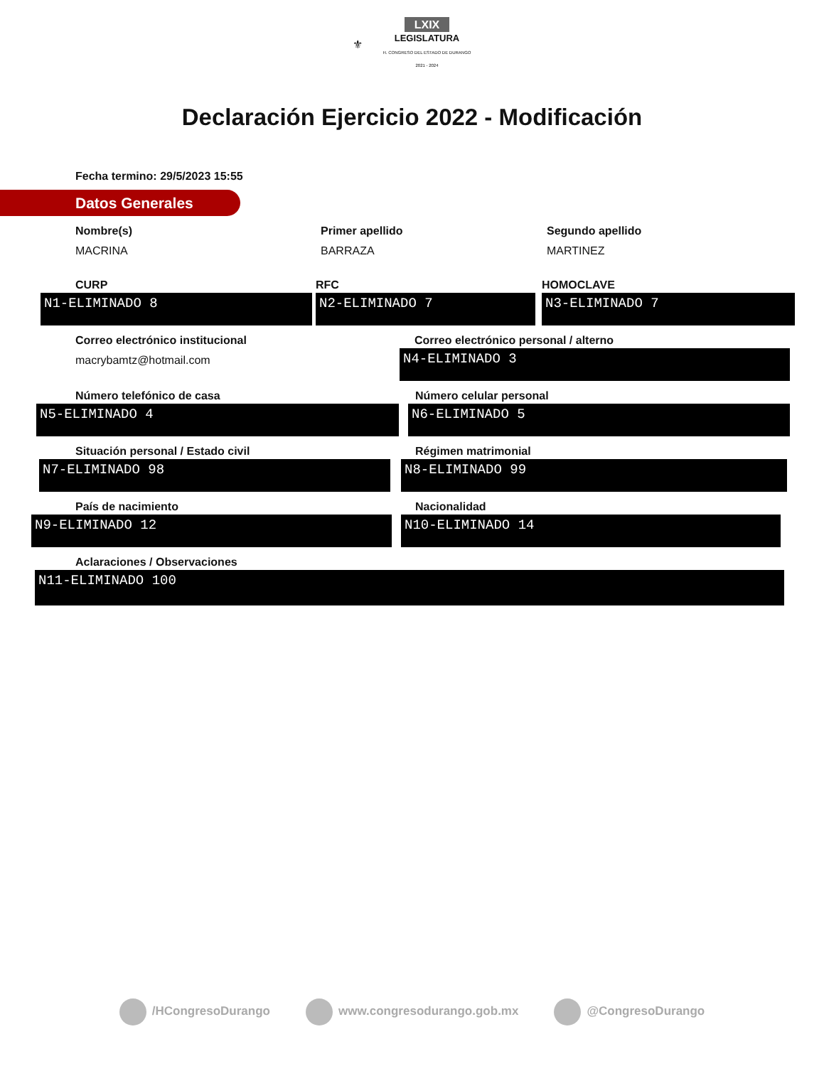⚜ LXIX
LEGISLATURA
H. CONGRESO DEL ESTADO DE DURANGO
2021 - 2024
Declaración Ejercicio 2022 - Modificación
Fecha termino: 29/5/2023 15:55
Datos Generales
Nombre(s)
MACRINA
Primer apellido
BARRAZA
Segundo apellido
MARTINEZ
CURP
N1-ELIMINADO 8
RFC
N2-ELIMINADO 7
HOMOCLAVE
N3-ELIMINADO 7
Correo electrónico institucional
macrybamtz@hotmail.com
Correo electrónico personal / alterno
N4-ELIMINADO 3
Número telefónico de casa
N5-ELIMINADO 4
Número celular personal
N6-ELIMINADO 5
Situación personal / Estado civil
N7-ELIMINADO 98
Régimen matrimonial
N8-ELIMINADO 99
País de nacimiento
N9-ELIMINADO 12
Nacionalidad
N10-ELIMINADO 14
Aclaraciones / Observaciones
N11-ELIMINADO 100
/HCongresoDurango www.congresodurango.gob.mx @CongresoDurango